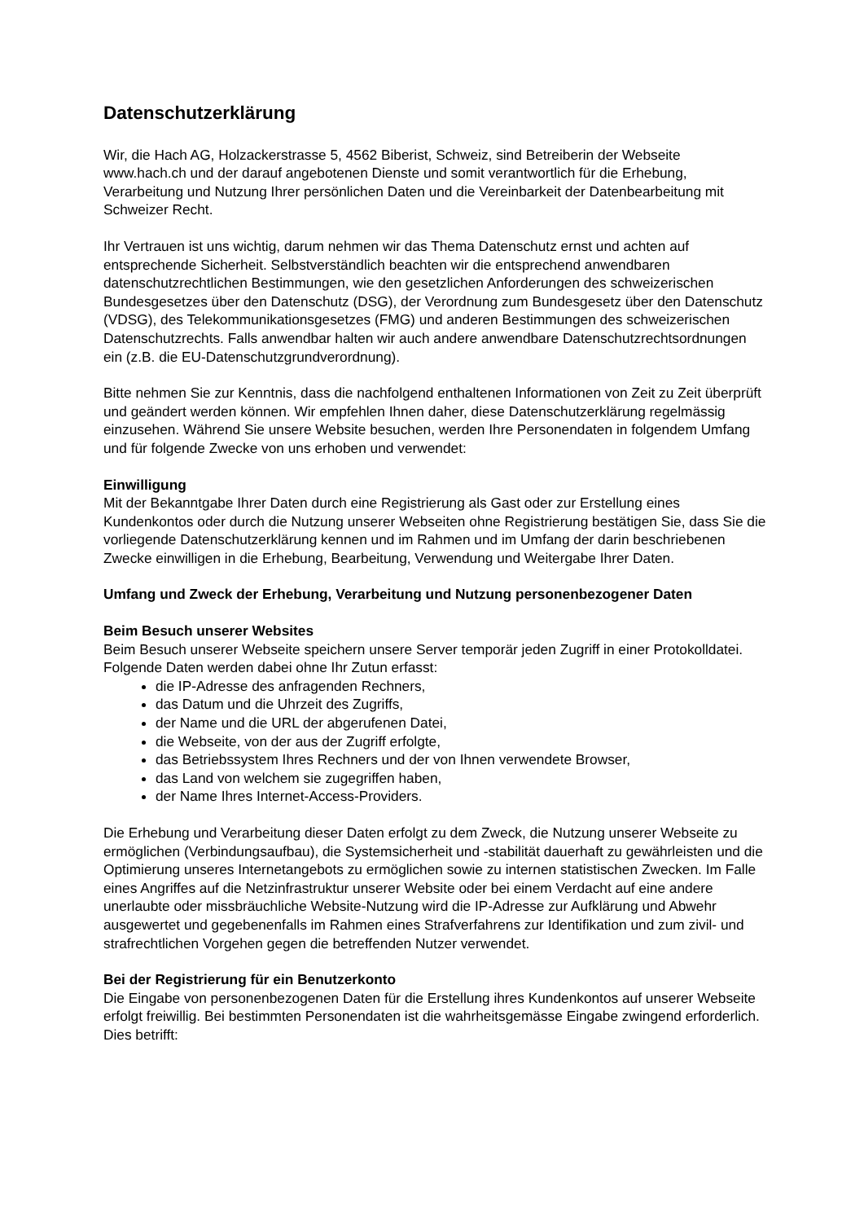Datenschutzerklärung
Wir, die Hach AG, Holzackerstrasse 5, 4562 Biberist, Schweiz, sind Betreiberin der Webseite www.hach.ch und der darauf angebotenen Dienste und somit verantwortlich für die Erhebung, Verarbeitung und Nutzung Ihrer persönlichen Daten und die Vereinbarkeit der Datenbearbeitung mit Schweizer Recht.
Ihr Vertrauen ist uns wichtig, darum nehmen wir das Thema Datenschutz ernst und achten auf entsprechende Sicherheit. Selbstverständlich beachten wir die entsprechend anwendbaren datenschutzrechtlichen Bestimmungen, wie den gesetzlichen Anforderungen des schweizerischen Bundesgesetzes über den Datenschutz (DSG), der Verordnung zum Bundesgesetz über den Datenschutz (VDSG), des Telekommunikationsgesetzes (FMG) und anderen Bestimmungen des schweizerischen Datenschutzrechts. Falls anwendbar halten wir auch andere anwendbare Datenschutzrechtsordnungen ein (z.B. die EU-Datenschutzgrundverordnung).
Bitte nehmen Sie zur Kenntnis, dass die nachfolgend enthaltenen Informationen von Zeit zu Zeit überprüft und geändert werden können. Wir empfehlen Ihnen daher, diese Datenschutzerklärung regelmässig einzusehen. Während Sie unsere Website besuchen, werden Ihre Personendaten in folgendem Umfang und für folgende Zwecke von uns erhoben und verwendet:
Einwilligung
Mit der Bekanntgabe Ihrer Daten durch eine Registrierung als Gast oder zur Erstellung eines Kundenkontos oder durch die Nutzung unserer Webseiten ohne Registrierung bestätigen Sie, dass Sie die vorliegende Datenschutzerklärung kennen und im Rahmen und im Umfang der darin beschriebenen Zwecke einwilligen in die Erhebung, Bearbeitung, Verwendung und Weitergabe Ihrer Daten.
Umfang und Zweck der Erhebung, Verarbeitung und Nutzung personenbezogener Daten
Beim Besuch unserer Websites
Beim Besuch unserer Webseite speichern unsere Server temporär jeden Zugriff in einer Protokolldatei. Folgende Daten werden dabei ohne Ihr Zutun erfasst:
die IP-Adresse des anfragenden Rechners,
das Datum und die Uhrzeit des Zugriffs,
der Name und die URL der abgerufenen Datei,
die Webseite, von der aus der Zugriff erfolgte,
das Betriebssystem Ihres Rechners und der von Ihnen verwendete Browser,
das Land von welchem sie zugegriffen haben,
der Name Ihres Internet-Access-Providers.
Die Erhebung und Verarbeitung dieser Daten erfolgt zu dem Zweck, die Nutzung unserer Webseite zu ermöglichen (Verbindungsaufbau), die Systemsicherheit und -stabilität dauerhaft zu gewährleisten und die Optimierung unseres Internetangebots zu ermöglichen sowie zu internen statistischen Zwecken. Im Falle eines Angriffes auf die Netzinfrastruktur unserer Website oder bei einem Verdacht auf eine andere unerlaubte oder missbräuchliche Website-Nutzung wird die IP-Adresse zur Aufklärung und Abwehr ausgewertet und gegebenenfalls im Rahmen eines Strafverfahrens zur Identifikation und zum zivil- und strafrechtlichen Vorgehen gegen die betreffenden Nutzer verwendet.
Bei der Registrierung für ein Benutzerkonto
Die Eingabe von personenbezogenen Daten für die Erstellung ihres Kundenkontos auf unserer Webseite erfolgt freiwillig. Bei bestimmten Personendaten ist die wahrheitsgemässe Eingabe zwingend erforderlich. Dies betrifft: